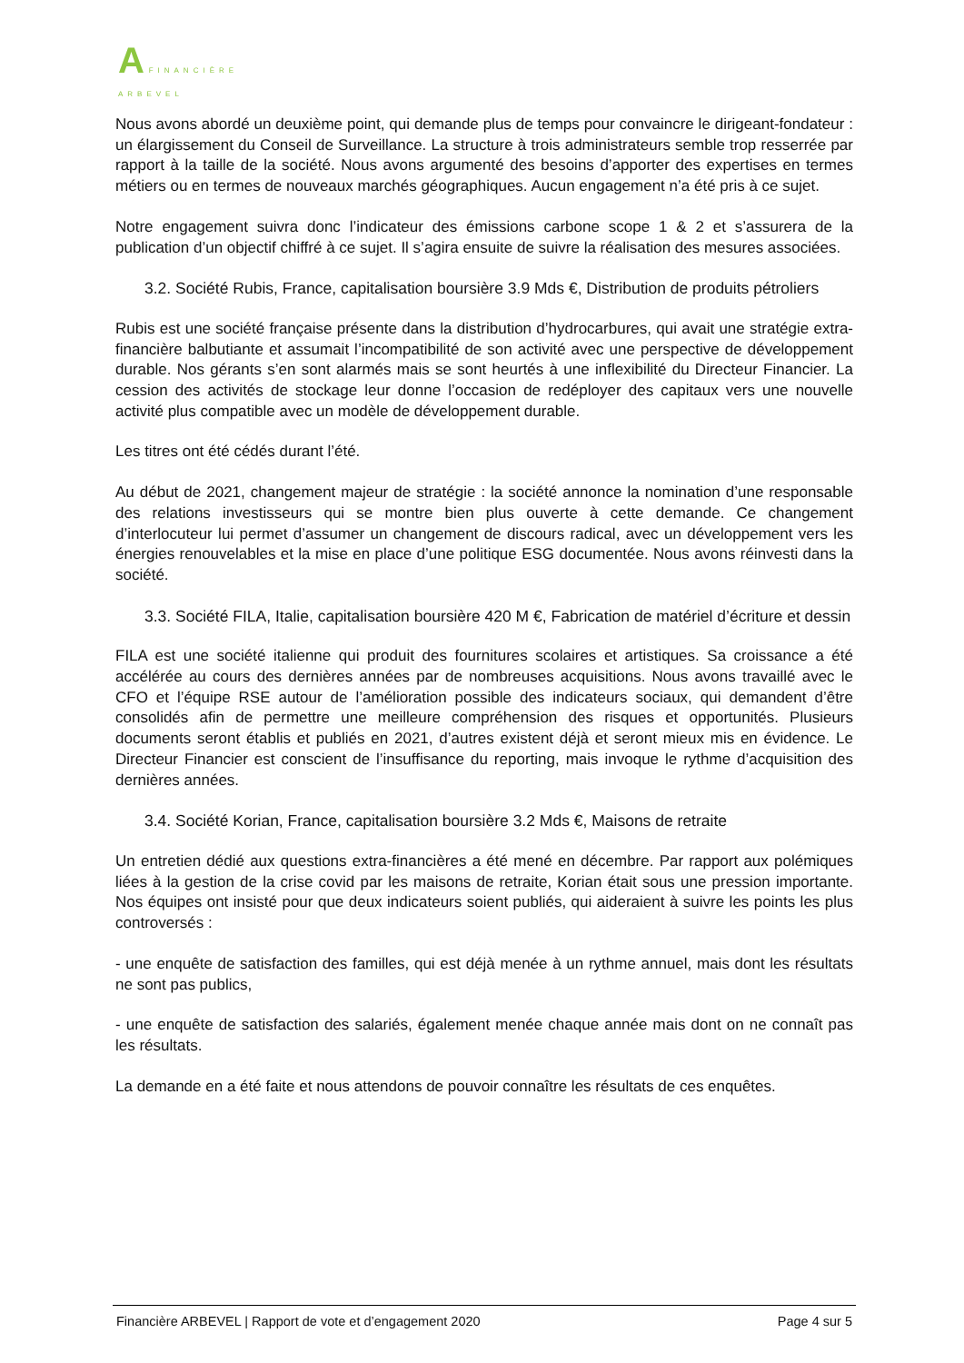A FINANCIÈRE
ARBEVEL
Nous avons abordé un deuxième point, qui demande plus de temps pour convaincre le dirigeant-fondateur : un élargissement du Conseil de Surveillance. La structure à trois administrateurs semble trop resserrée par rapport à la taille de la société. Nous avons argumenté des besoins d’apporter des expertises en termes métiers ou en termes de nouveaux marchés géographiques. Aucun engagement n’a été pris à ce sujet.
Notre engagement suivra donc l’indicateur des émissions carbone scope 1 & 2 et s’assurera de la publication d’un objectif chiffré à ce sujet. Il s’agira ensuite de suivre la réalisation des mesures associées.
3.2. Société Rubis, France, capitalisation boursière 3.9 Mds €, Distribution de produits pétroliers
Rubis est une société française présente dans la distribution d’hydrocarbures, qui avait une stratégie extra-financière balbutiante et assumait l’incompatibilité de son activité avec une perspective de développement durable. Nos gérants s’en sont alarmés mais se sont heurtés à une inflexibilité du Directeur Financier. La cession des activités de stockage leur donne l’occasion de redéployer des capitaux vers une nouvelle activité plus compatible avec un modèle de développement durable.
Les titres ont été cédés durant l’été.
Au début de 2021, changement majeur de stratégie : la société annonce la nomination d’une responsable des relations investisseurs qui se montre bien plus ouverte à cette demande. Ce changement d’interlocuteur lui permet d’assumer un changement de discours radical, avec un développement vers les énergies renouvelables et la mise en place d’une politique ESG documentée. Nous avons réinvesti dans la société.
3.3. Société FILA, Italie, capitalisation boursière 420 M €, Fabrication de matériel d’écriture et dessin
FILA est une société italienne qui produit des fournitures scolaires et artistiques. Sa croissance a été accélérée au cours des dernières années par de nombreuses acquisitions. Nous avons travaillé avec le CFO et l’équipe RSE autour de l’amélioration possible des indicateurs sociaux, qui demandent d’être consolidés afin de permettre une meilleure compréhension des risques et opportunités. Plusieurs documents seront établis et publiés en 2021, d’autres existent déjà et seront mieux mis en évidence. Le Directeur Financier est conscient de l’insuffisance du reporting, mais invoque le rythme d’acquisition des dernières années.
3.4. Société Korian, France, capitalisation boursière 3.2 Mds €, Maisons de retraite
Un entretien dédié aux questions extra-financières a été mené en décembre. Par rapport aux polémiques liées à la gestion de la crise covid par les maisons de retraite, Korian était sous une pression importante. Nos équipes ont insisté pour que deux indicateurs soient publiés, qui aideraient à suivre les points les plus controversés :
- une enquête de satisfaction des familles, qui est déjà menée à un rythme annuel, mais dont les résultats ne sont pas publics,
- une enquête de satisfaction des salariés, également menée chaque année mais dont on ne connaît pas les résultats.
La demande en a été faite et nous attendons de pouvoir connaître les résultats de ces enquêtes.
Financière ARBEVEL | Rapport de vote et d’engagement 2020 Page 4 sur 5